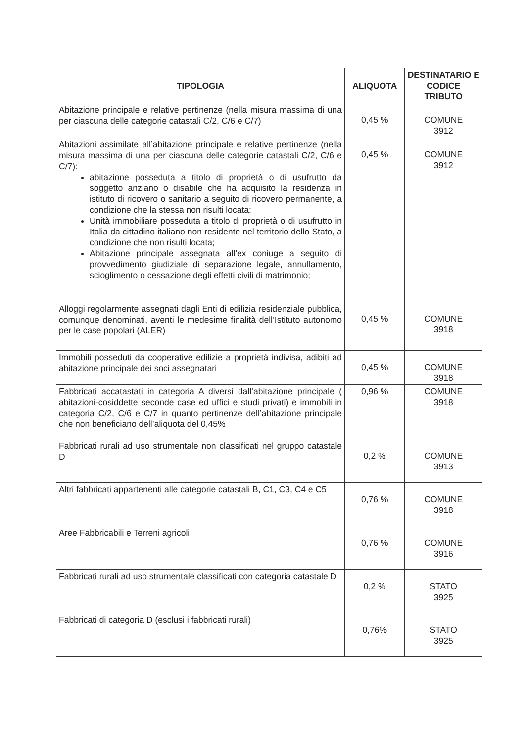| TIPOLOGIA | ALIQUOTA | DESTINATARIO E CODICE TRIBUTO |
| --- | --- | --- |
| Abitazione principale e relative pertinenze (nella misura massima di una per ciascuna delle categorie catastali C/2, C/6 e C/7) | 0,45 % | COMUNE 3912 |
| Abitazioni assimilate all’abitazione principale e relative pertinenze (nella misura massima di una per ciascuna delle categorie catastali C/2, C/6 e C/7): abitazione posseduta a titolo di proprietà o di usufrutto da soggetto anziano o disabile che ha acquisito la residenza in istituto di ricovero o sanitario a seguito di ricovero permanente, a condizione che la stessa non risulti locata; Unità immobiliare posseduta a titolo di proprietà o di usufrutto in Italia da cittadino italiano non residente nel territorio dello Stato, a condizione che non risulti locata; Abitazione principale assegnata all’ex coniuge a seguito di provvedimento giudiziale di separazione legale, annullamento, scioglimento o cessazione degli effetti civili di matrimonio; | 0,45 % | COMUNE 3912 |
| Alloggi regolarmente assegnati dagli Enti di edilizia residenziale pubblica, comunque denominati, aventi le medesime finalità dell’Istituto autonomo per le case popolari (ALER) | 0,45 % | COMUNE 3918 |
| Immobili posseduti da cooperative edilizie a proprietà indivisa, adibiti ad abitazione principale dei soci assegnatari | 0,45 % | COMUNE 3918 |
| Fabbricati accatastati in categoria A diversi dall’abitazione principale ( abitazioni-cosiddette seconde case ed uffici e studi privati) e immobili in categoria C/2, C/6 e C/7 in quanto pertinenze dell’abitazione principale che non beneficiano dell’aliquota del 0,45% | 0,96 % | COMUNE 3918 |
| Fabbricati rurali ad uso strumentale non classificati nel gruppo catastale D | 0,2 % | COMUNE 3913 |
| Altri fabbricati appartenenti alle categorie catastali B, C1, C3, C4 e C5 | 0,76 % | COMUNE 3918 |
| Aree Fabbricabili e Terreni agricoli | 0,76 % | COMUNE 3916 |
| Fabbricati rurali ad uso strumentale classificati con categoria catastale D | 0,2 % | STATO 3925 |
| Fabbricati di categoria D (esclusi i fabbricati rurali) | 0,76% | STATO 3925 |